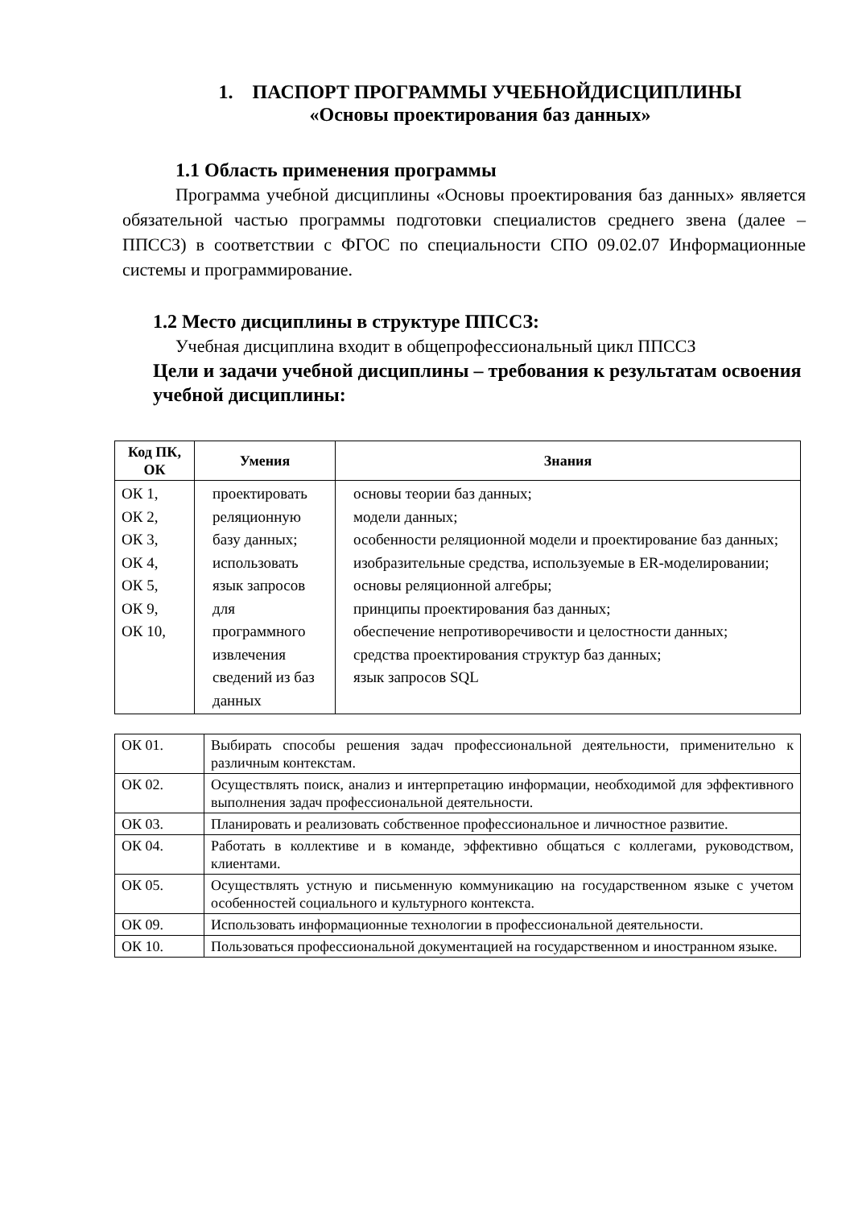1. ПАСПОРТ ПРОГРАММЫ УЧЕБНОЙДИСЦИПЛИНЫ
«Основы проектирования баз данных»
1.1 Область применения программы
Программа учебной дисциплины «Основы проектирования баз данных» является обязательной частью программы подготовки специалистов среднего звена (далее – ППССЗ) в соответствии с ФГОС по специальности СПО 09.02.07 Информационные системы и программирование.
1.2 Место дисциплины в структуре ППССЗ:
Учебная дисциплина входит в общепрофессиональный цикл ППССЗ
Цели и задачи учебной дисциплины – требования к результатам освоения учебной дисциплины:
| Код ПК, ОК | Умения | Знания |
| --- | --- | --- |
| ОК 1, ОК 2, ОК 3, ОК 4, ОК 5, ОК 9, ОК 10, | проектировать реляционную базу данных; использовать язык запросов для программного извлечения сведений из баз данных | основы теории баз данных; модели данных; особенности реляционной модели и проектирование баз данных; изобразительные средства, используемые в ER-моделировании; основы реляционной алгебры; принципы проектирования баз данных; обеспечение непротиворечивости и целостности данных; средства проектирования структур баз данных; язык запросов SQL |
| ОК 01. | Выбирать способы решения задач профессиональной деятельности, применительно к различным контекстам. |
| ОК 02. | Осуществлять поиск, анализ и интерпретацию информации, необходимой для эффективного выполнения задач профессиональной деятельности. |
| ОК 03. | Планировать и реализовать собственное профессиональное и личностное развитие. |
| ОК 04. | Работать в коллективе и в команде, эффективно общаться с коллегами, руководством, клиентами. |
| ОК 05. | Осуществлять устную и письменную коммуникацию на государственном языке с учетом особенностей социального и культурного контекста. |
| ОК 09. | Использовать информационные технологии в профессиональной деятельности. |
| ОК 10. | Пользоваться профессиональной документацией на государственном и иностранном языке. |